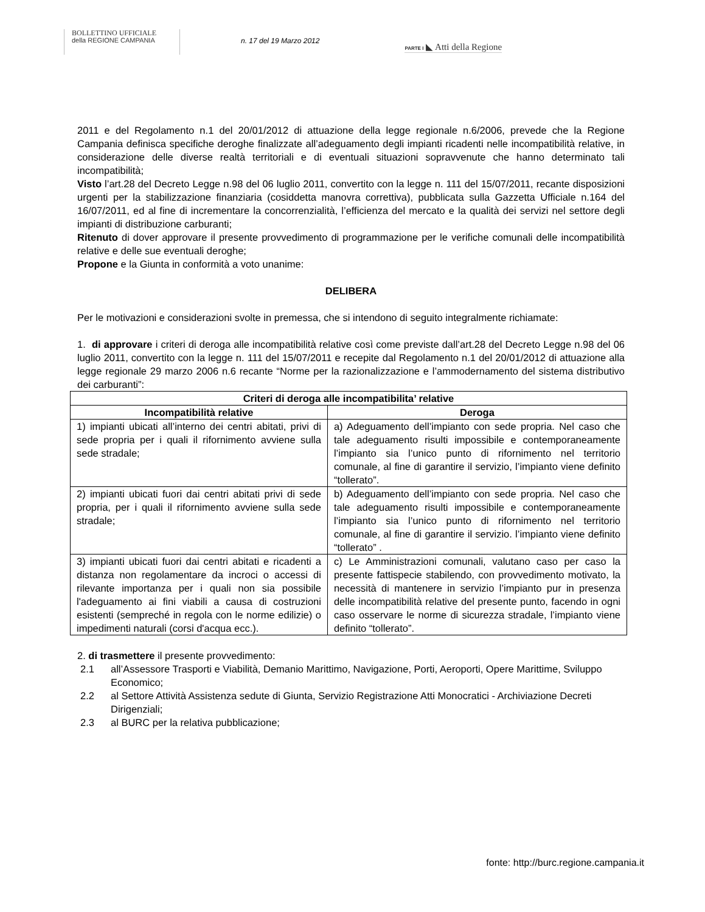BOLLETTINO UFFICIALE
della REGIONE CAMPANIA
n. 17 del 19 Marzo 2012
PARTE I ◣ Atti della Regione
2011 e del Regolamento n.1 del 20/01/2012 di attuazione della legge regionale n.6/2006, prevede che la Regione Campania definisca specifiche deroghe finalizzate all’adeguamento degli impianti ricadenti nelle incompatibilità relative, in considerazione delle diverse realtà territoriali e di eventuali situazioni sopravvenute che hanno determinato tali incompatibilità;
Visto l’art.28 del Decreto Legge n.98 del 06 luglio 2011, convertito con la legge n. 111 del 15/07/2011, recante disposizioni urgenti per la stabilizzazione finanziaria (cosiddetta manovra correttiva), pubblicata sulla Gazzetta Ufficiale n.164 del 16/07/2011, ed al fine di incrementare la concorrenzialità, l’efficienza del mercato e la qualità dei servizi nel settore degli impianti di distribuzione carburanti;
Ritenuto di dover approvare il presente provvedimento di programmazione per le verifiche comunali delle incompatibilità relative e delle sue eventuali deroghe;
Propone e la Giunta in conformità a voto unanime:
DELIBERA
Per le motivazioni e considerazioni svolte in premessa, che si intendono di seguito integralmente richiamate:
1. di approvare i criteri di deroga alle incompatibilità relative così come previste dall’art.28 del Decreto Legge n.98 del 06 luglio 2011, convertito con la legge n. 111 del 15/07/2011 e recepite dal Regolamento n.1 del 20/01/2012 di attuazione alla legge regionale 29 marzo 2006 n.6 recante “Norme per la razionalizzazione e l’ammodernamento del sistema distributivo dei carburanti”:
| Criteri di deroga alle incompatibilita’ relative | |
| --- | --- |
| Incompatibilità relative | Deroga |
| 1) impianti ubicati all’interno dei centri abitati, privi di sede propria per i quali il rifornimento avviene sulla sede stradale; | a) Adeguamento dell’impianto con sede propria. Nel caso che tale adeguamento risulti impossibile e contemporaneamente l’impianto sia l’unico punto di rifornimento nel territorio comunale, al fine di garantire il servizio, l’impianto viene definito “tollerato”. |
| 2) impianti ubicati fuori dai centri abitati privi di sede propria, per i quali il rifornimento avviene sulla sede stradale; | b) Adeguamento dell’impianto con sede propria. Nel caso che tale adeguamento risulti impossibile e contemporaneamente l’impianto sia l’unico punto di rifornimento nel territorio comunale, al fine di garantire il servizio. l’impianto viene definito “tollerato” . |
| 3) impianti ubicati fuori dai centri abitati e ricadenti a distanza non regolamentare da incroci o accessi di rilevante importanza per i quali non sia possibile l'adeguamento ai fini viabili a causa di costruzioni esistenti (sempreché in regola con le norme edilizie) o impedimenti naturali (corsi d'acqua ecc.). | c) Le Amministrazioni comunali, valutano caso per caso la presente fattispecie stabilendo, con provvedimento motivato, la necessità di mantenere in servizio l’impianto pur in presenza delle incompatibilità relative del presente punto, facendo in ogni caso osservare le norme di sicurezza stradale, l’impianto viene definito “tollerato”. |
2. di trasmettere il presente provvedimento:
2.1 all’Assessore Trasporti e Viabilità, Demanio Marittimo, Navigazione, Porti, Aeroporti, Opere Marittime, Sviluppo Economico;
2.2 al Settore Attività Assistenza sedute di Giunta, Servizio Registrazione Atti Monocratici - Archiviazione Decreti Dirigenziali;
2.3 al BURC per la relativa pubblicazione;
fonte: http://burc.regione.campania.it